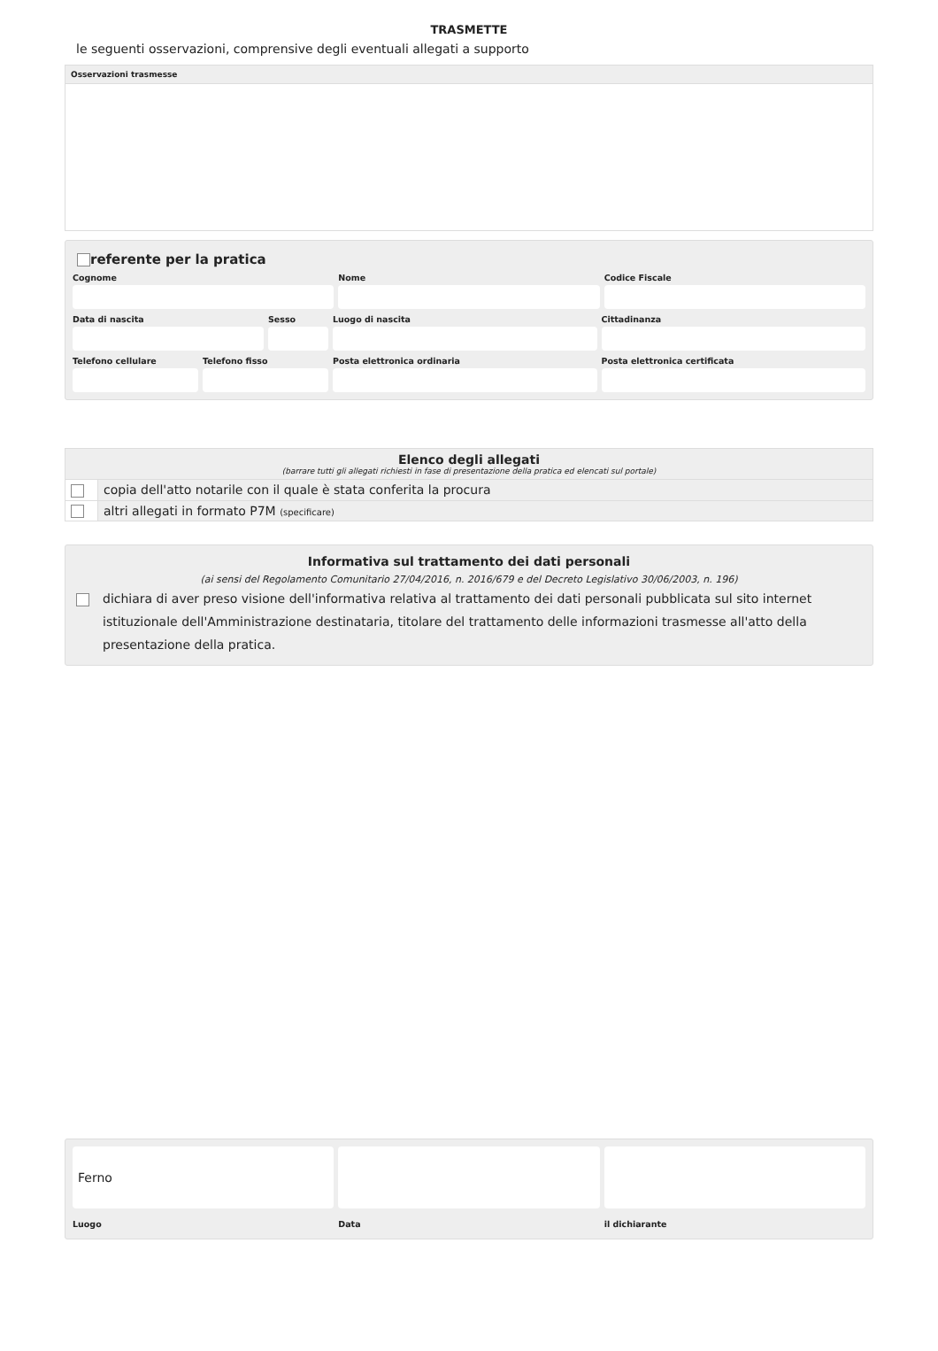TRASMETTE
le seguenti osservazioni, comprensive degli eventuali allegati a supporto
Osservazioni trasmesse
referente per la pratica
Cognome Nome Codice Fiscale
Data di nascita Sesso Luogo di nascita Cittadinanza
Telefono cellulare Telefono fisso Posta elettronica ordinaria Posta elettronica certificata
| Elenco degli allegati (barrare tutti gli allegati richiesti in fase di presentazione della pratica ed elencati sul portale) | |
| --- | --- |
| | copia dell'atto notarile con il quale è stata conferita la procura |
| | altri allegati in formato P7M (specificare) |
Informativa sul trattamento dei dati personali
(ai sensi del Regolamento Comunitario 27/04/2016, n. 2016/679 e del Decreto Legislativo 30/06/2003, n. 196)
dichiara di aver preso visione dell'informativa relativa al trattamento dei dati personali pubblicata sul sito internet istituzionale dell'Amministrazione destinataria, titolare del trattamento delle informazioni trasmesse all'atto della presentazione della pratica.
Ferno
Luogo Data il dichiarante